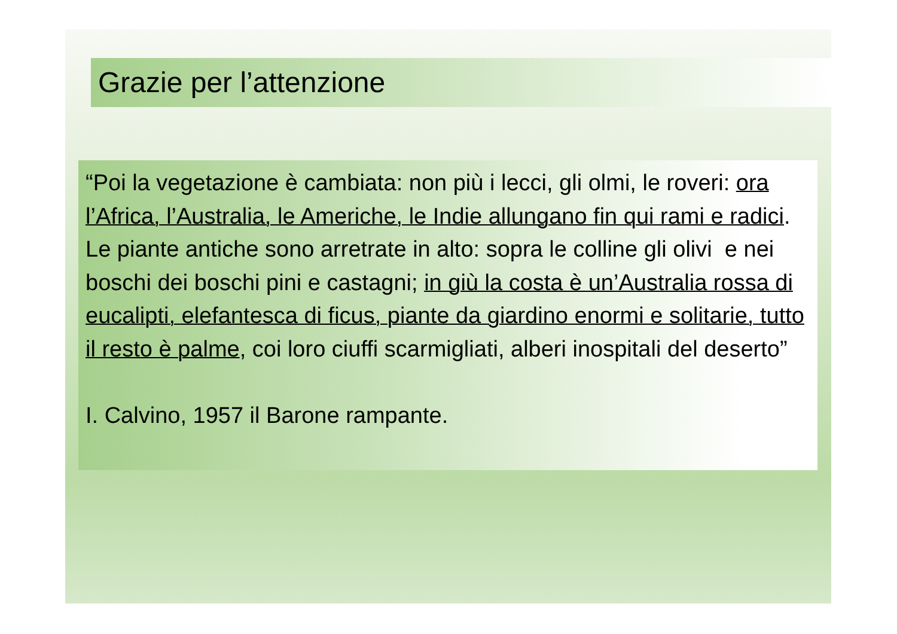Grazie per l’attenzione
“Poi la vegetazione è cambiata: non più i lecci, gli olmi, le roveri: ora l’Africa, l’Australia, le Americhe, le Indie allungano fin qui rami e radici. Le piante antiche sono arretrate in alto: sopra le colline gli olivi e nei boschi dei boschi pini e castagni; in giù la costa è un’Australia rossa di eucalipti, elefantesca di ficus, piante da giardino enormi e solitarie, tutto il resto è palme, coi loro ciuffi scarmigliati, alberi inospitali del deserto”
I. Calvino, 1957 il Barone rampante.